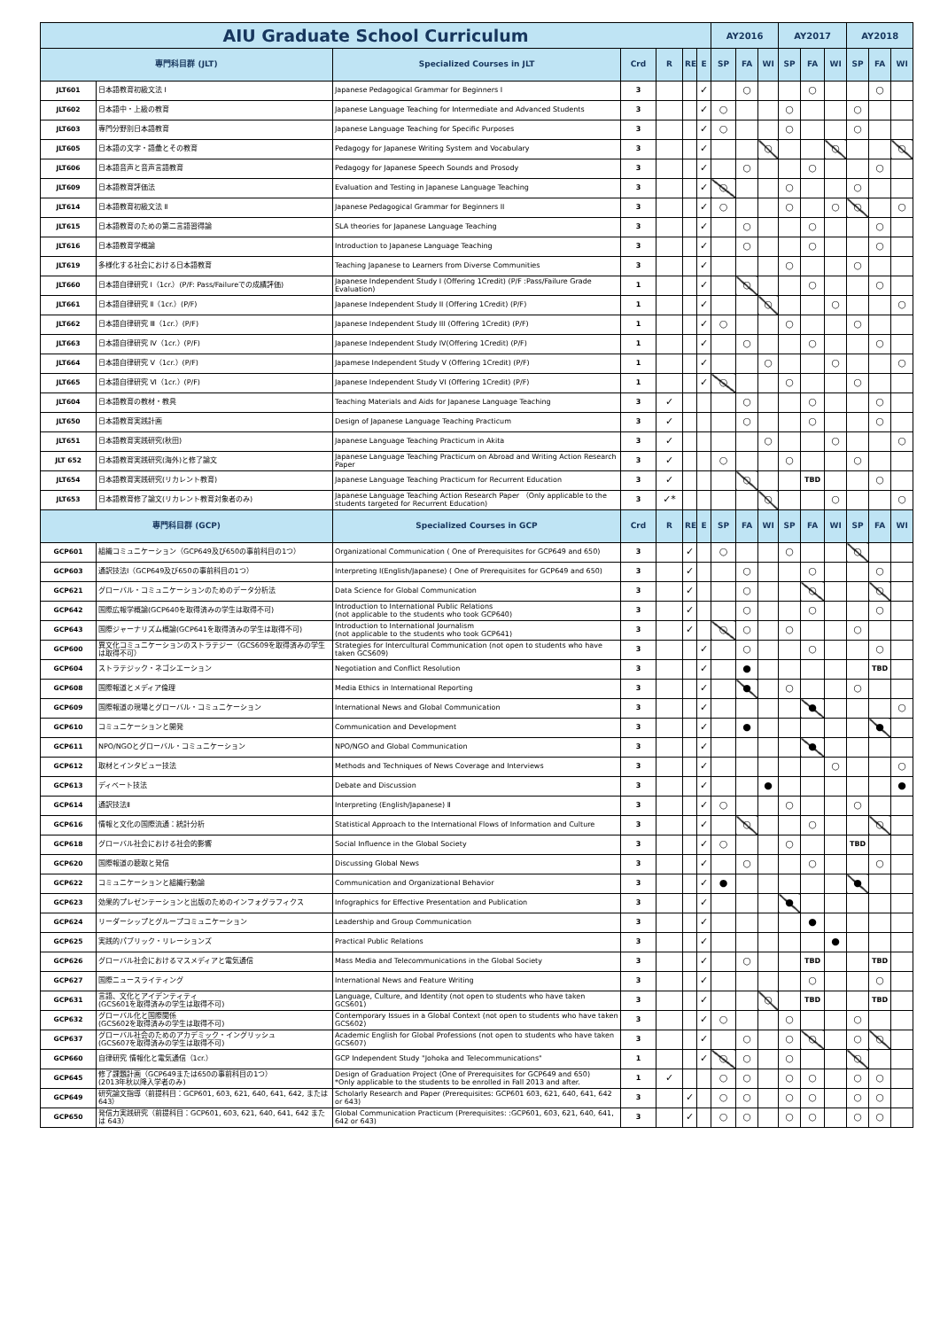| AIU Graduate School Curriculum | | | | | | | AY2016 | | | AY2017 | | | AY2018 | | |
| --- | --- | --- | --- | --- | --- | --- | --- | --- | --- | --- | --- | --- | --- | --- | --- |
| 専門科目群 (JLT) | | Specialized Courses in JLT | Crd | R | RE | E | SP | FA | WI | SP | FA | WI | SP | FA | WI |
| JLT601 | 日本語教育初級文法 Ⅰ | Japanese Pedagogical Grammar for Beginners I | 3 | | | ✓ | | ○ | | | ○ | | | ○ | |
| JLT602 | 日本語中・上級の教育 | Japanese Language Teaching for Intermediate and Advanced Students | 3 | | | ✓ | ○ | | | ○ | | | ○ | | |
| JLT603 | 専門分野別日本語教育 | Japanese Language Teaching for Specific Purposes | 3 | | | ✓ | ○ | | | ○ | | | ○ | | |
| JLT605 | 日本語の文字・語彙とその教育 | Pedagogy for Japanese Writing System and Vocabulary | 3 | | | ✓ | | | ○ | | | ○ | | | ○ |
| JLT606 | 日本語音声と音声言語教育 | Pedagogy for Japanese Speech Sounds and Prosody | 3 | | | ✓ | | ○ | | | ○ | | | ○ | |
| JLT609 | 日本語教育評価法 | Evaluation and Testing in Japanese Language Teaching | 3 | | | ✓ | ○ | | | ○ | | | ○ | | |
| JLT614 | 日本語教育初級文法 Ⅱ | Japanese Pedagogical Grammar for Beginners II | 3 | | | ✓ | ○ | | | ○ | | ○ | ○ | | ○ |
| JLT615 | 日本語教育のための第二言語習得論 | SLA theories for Japanese Language Teaching | 3 | | | ✓ | | ○ | | | ○ | | | ○ | |
| JLT616 | 日本語教育学概論 | Introduction to Japanese Language Teaching | 3 | | | ✓ | | ○ | | | ○ | | | ○ | |
| JLT619 | 多様化する社会における日本語教育 | Teaching Japanese to Learners from Diverse Communities | 3 | | | ✓ | | | | ○ | | | ○ | | |
| JLT660 | 日本語自律研究 Ⅰ（1cr.）(P/F: Pass/Failureでの成績評価) | Japanese Independent Study I (Offering 1Credit) (P/F :Pass/Failure Grade Evaluation) | 1 | | | ✓ | | ○ | | | ○ | | | ○ | |
| JLT661 | 日本語自律研究 Ⅱ（1cr.）(P/F) | Japanese Independent Study II (Offering 1Credit) (P/F) | 1 | | | ✓ | | | ○ | | | ○ | | | ○ |
| JLT662 | 日本語自律研究 Ⅲ（1cr.）(P/F) | Japanese Independent Study III (Offering 1Credit) (P/F) | 1 | | | ✓ | ○ | | | ○ | | | ○ | | |
| JLT663 | 日本語自律研究 Ⅳ（1cr.）(P/F) | Japanese Independent Study IV(Offering 1Credit) (P/F) | 1 | | | ✓ | | ○ | | | ○ | | | ○ | |
| JLT664 | 日本語自律研究 Ⅴ（1cr.）(P/F) | Japamese Independent Study V (Offering 1Credit) (P/F) | 1 | | | ✓ | | | ○ | | | ○ | | | ○ |
| JLT665 | 日本語自律研究 Ⅵ（1cr.）(P/F) | Japanese Independent Study VI (Offering 1Credit) (P/F) | 1 | | | ✓ | ○ | | | ○ | | | ○ | | |
| JLT604 | 日本語教育の教材・教具 | Teaching Materials and Aids for Japanese Language Teaching | 3 | ✓ | | | | ○ | | | ○ | | | ○ | |
| JLT650 | 日本語教育実践計画 | Design of Japanese Language Teaching Practicum | 3 | ✓ | | | | ○ | | | ○ | | | ○ | |
| JLT651 | 日本語教育実践研究(秋田) | Japanese Language Teaching Practicum in Akita | 3 | ✓ | | | | | ○ | | | ○ | | | ○ |
| JLT 652 | 日本語教育実践研究(海外)と修了論文 | Japanese Language Teaching Practicum on Abroad and Writing Action Research Paper | 3 | ✓ | | | ○ | | | ○ | | | ○ | | |
| JLT654 | 日本語教育実践研究(リカレント教育) | Japanese Language Teaching Practicum for Recurrent Education | 3 | ✓ | | | | ○ | | | TBD | | | ○ | |
| JLT653 | 日本語教育修了論文(リカレント教育対象者のみ) | Japanese Language Teaching Action Research Paper （Only applicable to the students targeted for Recurrent Education) | 3 | ✓* | | | | | ○ | | | ○ | | | ○ |
| 専門科目群 (GCP) | | Specialized Courses in GCP | Crd | R | RE | E | SP | FA | WI | SP | FA | WI | SP | FA | WI |
| GCP601 | 組織コミュニケーション（GCP649及び650の事前科目の1つ） | Organizational Communication ( One of Prerequisites for GCP649 and 650) | 3 | | ✓ | | ○ | | | ○ | | | ○ | | |
| GCP603 | 通訳技法Ⅰ（GCP649及び650の事前科目の1つ） | Interpreting Ⅰ(English/Japanese) ( One of Prerequisites for GCP649 and 650) | 3 | | ✓ | | | ○ | | | ○ | | | ○ | |
| GCP621 | グローバル・コミュニケーションのためのデータ分析法 | Data Science for Global Communication | 3 | | ✓ | | | ○ | | | ○ | | | ○ | |
| GCP642 | 国際広報学概論(GCP640を取得済みの学生は取得不可) | Introduction to International Public Relations (not applicable to the students who took GCP640) | 3 | | ✓ | | | ○ | | | ○ | | | ○ | |
| GCP643 | 国際ジャーナリズム概論(GCP641を取得済みの学生は取得不可) | Introduction to International Journalism (not applicable to the students who took GCP641) | 3 | | ✓ | | ○ | ○ | | ○ | | | ○ | | |
| GCP600 | 異文化コミュニケーションのストラテジー（GCS609を取得済みの学生は取得不可） | Strategies for Intercultural Communication (not open to students who have taken GCS609) | 3 | | | ✓ | | ○ | | | ○ | | | ○ | |
| GCP604 | ストラテジック・ネゴシエーション | Negotiation and Conflict Resolution | 3 | | | ✓ | | ● | | | | | | TBD | |
| GCP608 | 国際報道とメディア倫理 | Media Ethics in International Reporting | 3 | | | ✓ | | ● | | ○ | | | ○ | | |
| GCP609 | 国際報道の現場とグローバル・コミュニケーション | International News and Global Communication | 3 | | | ✓ | | | | | ● | | | | ○ |
| GCP610 | コミュニケーションと開発 | Communication and Development | 3 | | | ✓ | | ● | | | | | | ● | |
| GCP611 | NPO/NGOとグローバル・コミュニケーション | NPO/NGO and Global Communication | 3 | | | ✓ | | | | | ● | | | | |
| GCP612 | 取材とインタビュー技法 | Methods and Techniques of News Coverage and Interviews | 3 | | | ✓ | | | | | | ○ | | | ○ |
| GCP613 | ディベート技法 | Debate and Discussion | 3 | | | ✓ | | | ● | | | | | | ● |
| GCP614 | 通訳技法Ⅱ | Interpreting (English/Japanese) Ⅱ | 3 | | | ✓ | ○ | | | ○ | | | ○ | | |
| GCP616 | 情報と文化の国際流通：統計分析 | Statistical Approach to the International Flows of Information and Culture | 3 | | | ✓ | | ○ | | | ○ | | | ○ | |
| GCP618 | グローバル社会における社会的影響 | Social Influence in the Global Society | 3 | | | ✓ | ○ | | | ○ | | | TBD | | |
| GCP620 | 国際報道の聴取と発信 | Discussing Global News | 3 | | | ✓ | | ○ | | | ○ | | | ○ | |
| GCP622 | コミュニケーションと組織行動論 | Communication and Organizational Behavior | 3 | | | ✓ | ● | | | | | | ● | | |
| GCP623 | 効果的プレゼンテーションと出版のためのインフォグラフィクス | Infographics for Effective Presentation and Publication | 3 | | | ✓ | | | | ● | | | | | |
| GCP624 | リーダーシップとグループコミュニケーション | Leadership and Group Communication | 3 | | | ✓ | | | | | ● | | | | |
| GCP625 | 実践的パブリック・リレーションズ | Practical Public Relations | 3 | | | ✓ | | | | | | ● | | | |
| GCP626 | グローバル社会におけるマスメディアと電気通信 | Mass Media and Telecommunications in the Global Society | 3 | | | ✓ | | ○ | | | TBD | | | TBD | |
| GCP627 | 国際ニュースライティング | International News and Feature Writing | 3 | | | ✓ | | | | | ○ | | | ○ | |
| GCP631 | 言語、文化とアイデンティティ (GCS601を取得済みの学生は取得不可) | Language, Culture, and Identity (not open to students who have taken GCS601) | 3 | | | ✓ | | | ○ | | TBD | | | TBD | |
| GCP632 | グローバル化と国際関係 (GCS602を取得済みの学生は取得不可) | Contemporary Issues in a Global Context (not open to students who have taken GCS602) | 3 | | | ✓ | ○ | | | ○ | | | ○ | | |
| GCP637 | グローバル社会のためのアカデミック・イングリッシュ (GCS607を取得済みの学生は取得不可) | Academic English for Global Professions (not open to students who have taken GCS607) | 3 | | | ✓ | | ○ | | ○ | ○ | | ○ | ○ | |
| GCP660 | 自律研究 情報化と電気通信（1cr.） | GCP Independent Study "Johoka and Telecommunications" | 1 | | | ✓ | ○ | ○ | | ○ | | | ○ | | |
| GCP645 | 修了課題計画（GCP649または650の事前科目の1つ） (2013年秋以降入学者のみ) | Design of Graduation Project (One of Prerequisites for GCP649 and 650) *Only applicable to the students to be enrolled in Fall 2013 and after. | 1 | ✓ | | | ○ | ○ | | ○ | ○ | | ○ | ○ | |
| GCP649 | 研究論文指導（前提科目：GCP601, 603, 621, 640, 641, 642, または643） | Scholarly Research and Paper (Prerequisites: GCP601 603, 621, 640, 641, 642 or 643) | 3 | | ✓ | | ○ | ○ | | ○ | ○ | | ○ | ○ | |
| GCP650 | 発信力実践研究（前提科目：GCP601, 603, 621, 640, 641, 642 または 643） | Global Communication Practicum (Prerequisites: :GCP601, 603, 621, 640, 641, 642 or 643) | 3 | | ✓ | | ○ | ○ | | ○ | ○ | | ○ | ○ | |